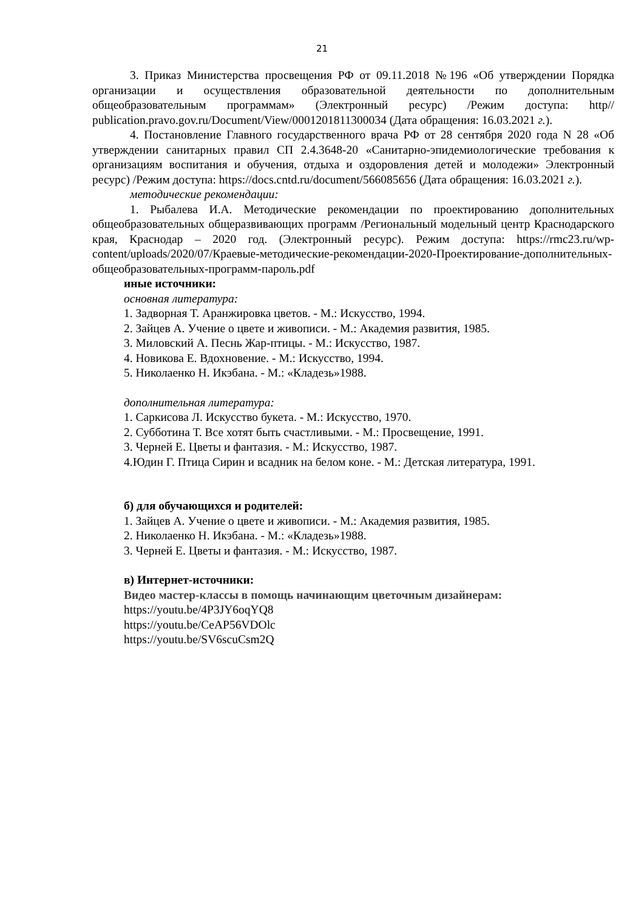21
3. Приказ Министерства просвещения РФ от 09.11.2018 №196 «Об утверждении Порядка организации и осуществления образовательной деятельности по дополнительным общеобразовательным программам» (Электронный ресурс) /Режим доступа: http// publication.pravo.gov.ru/Document/View/0001201811300034 (Дата обращения: 16.03.2021 г.).
4. Постановление Главного государственного врача РФ от 28 сентября 2020 года N 28 «Об утверждении санитарных правил СП 2.4.3648-20 «Санитарно-эпидемиологические требования к организациям воспитания и обучения, отдыха и оздоровления детей и молодежи» Электронный ресурс) /Режим доступа: https://docs.cntd.ru/document/566085656 (Дата обращения: 16.03.2021 г.).
методические рекомендации:
1. Рыбалева И.А. Методические рекомендации по проектированию дополнительных общеобразовательных общеразвивающих программ /Региональный модельный центр Краснодарского края, Краснодар – 2020 год. (Электронный ресурс). Режим доступа: https://rmc23.ru/wp-content/uploads/2020/07/Краевые-методические-рекомендации-2020-Проектирование-дополнительных-общеобразовательных-программ-пароль.pdf
иные источники:
основная литература:
1. Задворная Т. Аранжировка цветов. - М.: Искусство, 1994.
2. Зайцев А. Учение о цвете и живописи. - М.: Академия развития, 1985.
3. Миловский А. Песнь Жар-птицы. - М.: Искусство, 1987.
4. Новикова Е. Вдохновение. - М.: Искусство, 1994.
5. Николаенко Н. Икэбана. - М.: «Кладезь»1988.
дополнительная литература:
1. Саркисова Л. Искусство букета. - М.: Искусство, 1970.
2. Субботина Т. Все хотят быть счастливыми. - М.: Просвещение, 1991.
3. Черней Е. Цветы и фантазия. - М.: Искусство, 1987.
4.Юдин Г. Птица Сирин и всадник на белом коне. - М.: Детская литература, 1991.
б) для обучающихся и родителей:
1. Зайцев А. Учение о цвете и живописи. - М.: Академия развития, 1985.
2. Николаенко Н. Икэбана. - М.: «Кладезь»1988.
3. Черней Е. Цветы и фантазия. - М.: Искусство, 1987.
в) Интернет-источники:
Видео мастер-классы в помощь начинающим цветочным дизайнерам:
https://youtu.be/4P3JY6oqYQ8
https://youtu.be/CeAP56VDOlc
https://youtu.be/SV6scuCsm2Q